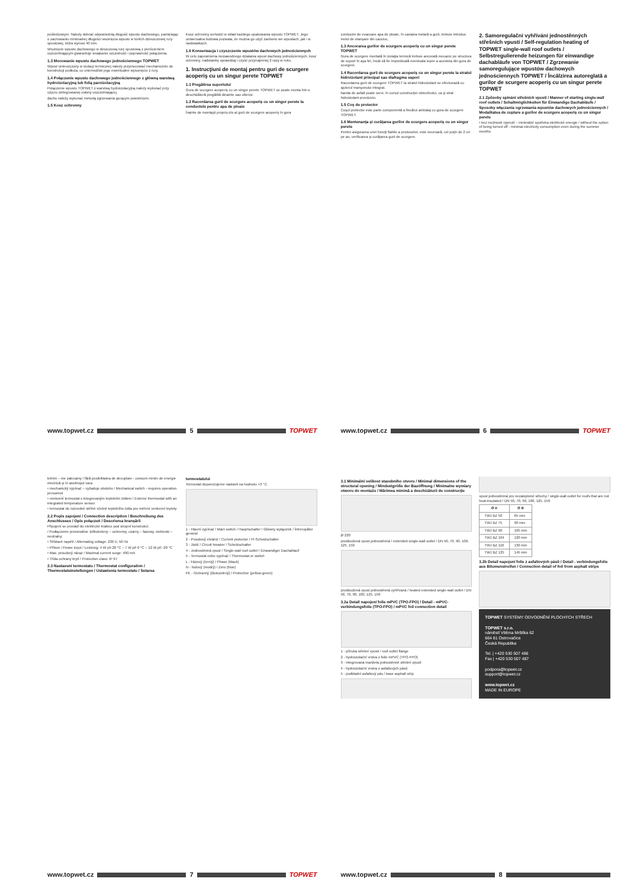pośledzowym. Należy dobrać odpowiednią długość wpustu dachowego, pamiętając o zachowaniu minimalnej długości wsunięcia wpustu w kielich dzeszczowej rury spustowej, która wynosi 40 mm.
Wsunięcie wpustu dachowego w deszczową rurę spustową z pierścieniem uszczelniającym gwarantuje wsiąkanie szczelność i poprawność połączenia.
1.3 Mocowanie wpustu dachowego jednościennego TOPWET
Wpust umieszczony w izolacji termicznej należy przymocować mechanicznie do konstrukcji podłoża, co uniemożliwi jego ewentualne wysunięcie z rury.
1.4 Połączenie wpustu dachowego jednościennego z główną warstwą hydroizolacyjną lub folią paroizolacyjną
Połączenie wpustu TOPWET z warstwą hydroizolacyjną należy wykonać przy użyciu zintegrowanej osłony uszczelniającej.
dachu należy wykonać metodą zgrzewania gorącym powietrzem.
1.5 Kosz ochronny
Kosz ochronny wchodzi w skład każdego opakowania wpustu TOPWET. Jego uniwersalna budowa pozwala, że można go użyć zarówno we wpustach, jak i w nadstawkach.
1.6 Konserwacja i czyszczenie wpustów dachowych jednościennych
W celu zapewnienia niezawodnego działania wpust dachowy jednościennych, kosz ochronny, nadstawkę sprawdzaj i czyść przynajmniej 2 razy w roku.
1. Instrucţiuni de montaj pentru guri de scurgere acoperiş cu un singur perete TOPWET
1.1 Pregătirea suportului
Gura de scurgere acoperiş cu un singur perete TOPWET se poate monta într-o deschizătură pregătită dinainte sau ulterior.
1.2 Racordarea gurii de scurgere acoperiş cu un singur perete la conductele pentru apa de ploaie
Înainte de montajul propriu-zis al gurii de scurgere acoperiş în gura
www.topwet.cz 5 TOPWET
conductei de evacuare apa de ploaie, în canalea inelară a gurii, trebuie introdus inelul de etanşare din cauciuc.
1.3 Ancorarea gurilor de scurgere acoperiş cu un singur perete TOPWET
Gura de scurgere montată în izolaţia termică trebuie ancorată mecanic pe structura de suport în aşa fel, încât să fie împiedicată eventuala ieşire a acesteia din gura de scurgere.
1.4 Racordarea gurii de scurgere acoperiş cu un singur perete la stratul hidroizolant principal sau diafragma vapori
Racordarea gurii de scurgere TOPWET la stratul hidroizolant se efectuează cu ajutorul manşonului integrat.
banda de asfalt poate servi, în cursul construcţiei obiectivului, ca şi strat hidroizolant provizoriu.
1.5 Coş de protector
Coşul protector este parte componentă a fiecărui ambalaj cu gura de scurgere TOPWET.
1.6 Mentenanţa şi curăţarea gurilor de scurgere acoperiş cu un singur perete
Pentru asigurarea unei funcţii fiabile a produselor, este necesară, cel puţin de 2 ori pe an, verificarea şi curăţarea gurii de scurgere.
2. Samoregulační vyhřívání jednostěnných střešních vpustí / Self-regulation heating of TOPWET single-wall roof outlets / Selbstregulierende heizungen für einwandige dachabläufe von TOPWET / Zgrzewanie samoregulujące wpustów dachowych jednościennych TOPWET / Încălzirea autoreglată a gurilor de scurgere acoperiş cu un singur perete TOPWET
2.1 Způsoby spínání střešních vpustí / Manner of starting single-wall roof outlets / Schaltmöglichkeiten für Einwandige Dachabläufe / Sposoby włączania ogrzewania wpustów dachowych jednościennych / Modalitatea de cuplare a gurilor de scurgere acoperiş cu un singur perete
• bez možnosti vypnutí – minimální spotřeba elektrické energie / without the option of being turned off - minimal electricity consumption even during the summer months
www.topwet.cz 6 TOPWET
letním – nie zalecamy / fără posibilitatea de decuplare - consum minim de energie electrică şi în anotimpul vara
• mechanický vypínač – vyžaduje obsluhu / Mechanical switch - requires operation personnel
• venkovní termostat s integrovaným teplotním čidlem / Exterior thermostat with an integrated temperature sensor
• termostat do rozvodné skříně včetně teplotního čidla pro měření venkovní teploty
2.2 Popis zapojení / Connection description / Beschreibung des Anschlusses / Opis połączeń / Descrierea branşării
Připojení se provádí do elektrické krabice pod stropní konstrukcí.
/ Podłączenie przewodów: żółtozielony – ochronny, czarny – fazowy, niebieski – neutralny
• Střídavé napětí / Alternating voltage: 230 V, 50 Hz
• Příkon / Power input / Leistung: 4 W při 20 °C – 7 W při 0 °C – 12 W při -20 °C
• Max. proudový náraz / Maximal current surge: 400 mA
• Třída ochrany krytí / Protection class: IP 67
2.3 Nastavení termostatu / Thermostat configuration / Thermostateinstellungen / Ustawienia termostatu / Setarea termostatului
Termostat doporučujeme nastavit na hodnotu +3 °C.
1 - Hlavní vypínač / Main switch / Hauptschalter / Główny wyłącznik / Întrerupător general
2 - Proudový chránič / Current protector / FI-Schutzschalter
3 - Jistič / Circuit breaker / Schutzschalter
4 - Jednostěnná vpust / Single-wall roof outlet / Einwandiger Dachablauf
5 - Termostat nebo vypínač / Thermostat or switch
L - Fázový (černý) / Phase (black)
N - Nulový (modrý) / Zero (blue)
PE - Ochranný (žlutozelený) / Protective (yellow-green)
www.topwet.cz 7 TOPWET
3.1 Minimální velikost stavebního otvoru / Minimal dimensions of the structural opening / Mindestgröße der Bauöffnung / Minimalne wymiary otworu do montażu / Mărimea minimă a deschizăturii de construcţie
Ø 220
prodloužená vpust jednostěnná / extended single-wall outlet / DN 50, 70, 90, 100, 125, 150
prodloužená vpust jednostěnná vyhřívaná / heated extended single-wall outlet / DN 50, 70, 90, 100, 125, 150
3.2a Detail napojení folie mPVC (TPO-FPO) / Detail - mPVC-verbindungsfolie (TPO-FPO) / mPVC foil connection detail
1 - příruba střešní vpusti / roof outlet flange
2 - hydroizolační vrstva z folie mPVC (TPO-FPO)
3 - integrovaná manžeta jednostěnné střešní vpusti
4 - hydroizolační vrstva z asfaltových pásů
5 - podkladní asfaltový pás / base asphalt strip
vpust jednostěnná pro nezateplené střechy / single-wall outlet for roofs that are not heat-insulated / DN 50, 70, 90, 100, 125, 150
| Ø A | Ø B |
| --- | --- |
| TWJ BZ 50 | 65 mm |
| TWJ BZ 75 | 90 mm |
| TWJ BZ 90 | 105 mm |
| TWJ BZ 104 | 120 mm |
| TWJ BZ 110 | 130 mm |
| TWJ BZ 125 | 145 mm |
3.2b Detail napojení folie z asfaltových pásů / Detail - verbindungsfolie aus Bitumenstreifen / Connection detail of foil from asphalt strips
TOPWET SYSTÉMY ODVODNĚNÍ PLOCHÝCH STŘECH
TOPWET s.r.o.
náměstí Viléma Mrštíka 62
664 81 Ostrovačice
Česká Republika
Tel. | +420 530 507 486
Fax | +420 530 507 487
podpora@topwet.cz
support@topwet.cz
www.topwet.cz
MADE IN EUROPE
www.topwet.cz 8